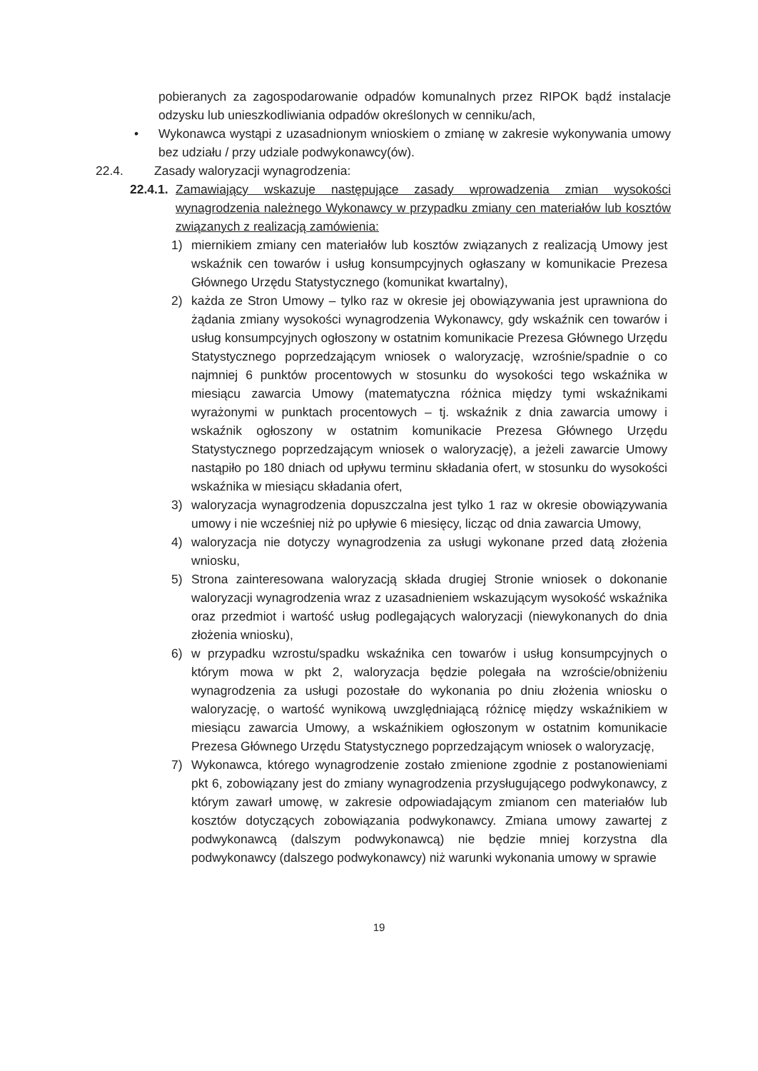pobieranych za zagospodarowanie odpadów komunalnych przez RIPOK bądź instalacje odzysku lub unieszkodliwiania odpadów określonych w cenniku/ach,
• Wykonawca wystąpi z uzasadnionym wnioskiem o zmianę w zakresie wykonywania umowy bez udziału / przy udziale podwykonawcy(ów).
22.4. Zasady waloryzacji wynagrodzenia:
22.4.1. Zamawiający wskazuje następujące zasady wprowadzenia zmian wysokości wynagrodzenia należnego Wykonawcy w przypadku zmiany cen materiałów lub kosztów związanych z realizacją zamówienia:
1) miernikiem zmiany cen materiałów lub kosztów związanych z realizacją Umowy jest wskaźnik cen towarów i usług konsumpcyjnych ogłaszany w komunikacie Prezesa Głównego Urzędu Statystycznego (komunikat kwartalny),
2) każda ze Stron Umowy – tylko raz w okresie jej obowiązywania jest uprawniona do żądania zmiany wysokości wynagrodzenia Wykonawcy, gdy wskaźnik cen towarów i usług konsumpcyjnych ogłoszony w ostatnim komunikacie Prezesa Głównego Urzędu Statystycznego poprzedzającym wniosek o waloryzację, wzrośnie/spadnie o co najmniej 6 punktów procentowych w stosunku do wysokości tego wskaźnika w miesiącu zawarcia Umowy (matematyczna różnica między tymi wskaźnikami wyrażonymi w punktach procentowych – tj. wskaźnik z dnia zawarcia umowy i wskaźnik ogłoszony w ostatnim komunikacie Prezesa Głównego Urzędu Statystycznego poprzedzającym wniosek o waloryzację), a jeżeli zawarcie Umowy nastąpiło po 180 dniach od upływu terminu składania ofert, w stosunku do wysokości wskaźnika w miesiącu składania ofert,
3) waloryzacja wynagrodzenia dopuszczalna jest tylko 1 raz w okresie obowiązywania umowy i nie wcześniej niż po upływie 6 miesięcy, licząc od dnia zawarcia Umowy,
4) waloryzacja nie dotyczy wynagrodzenia za usługi wykonane przed datą złożenia wniosku,
5) Strona zainteresowana waloryzacją składa drugiej Stronie wniosek o dokonanie waloryzacji wynagrodzenia wraz z uzasadnieniem wskazującym wysokość wskaźnika oraz przedmiot i wartość usług podlegających waloryzacji (niewykonanych do dnia złożenia wniosku),
6) w przypadku wzrostu/spadku wskaźnika cen towarów i usług konsumpcyjnych o którym mowa w pkt 2, waloryzacja będzie polegała na wzroście/obniżeniu wynagrodzenia za usługi pozostałe do wykonania po dniu złożenia wniosku o waloryzację, o wartość wynikową uwzględniającą różnicę między wskaźnikiem w miesiącu zawarcia Umowy, a wskaźnikiem ogłoszonym w ostatnim komunikacie Prezesa Głównego Urzędu Statystycznego poprzedzającym wniosek o waloryzację,
7) Wykonawca, którego wynagrodzenie zostało zmienione zgodnie z postanowieniami pkt 6, zobowiązany jest do zmiany wynagrodzenia przysługującego podwykonawcy, z którym zawarł umowę, w zakresie odpowiadającym zmianom cen materiałów lub kosztów dotyczących zobowiązania podwykonawcy. Zmiana umowy zawartej z podwykonawcą (dalszym podwykonawcą) nie będzie mniej korzystna dla podwykonawcy (dalszego podwykonawcy) niż warunki wykonania umowy w sprawie
19